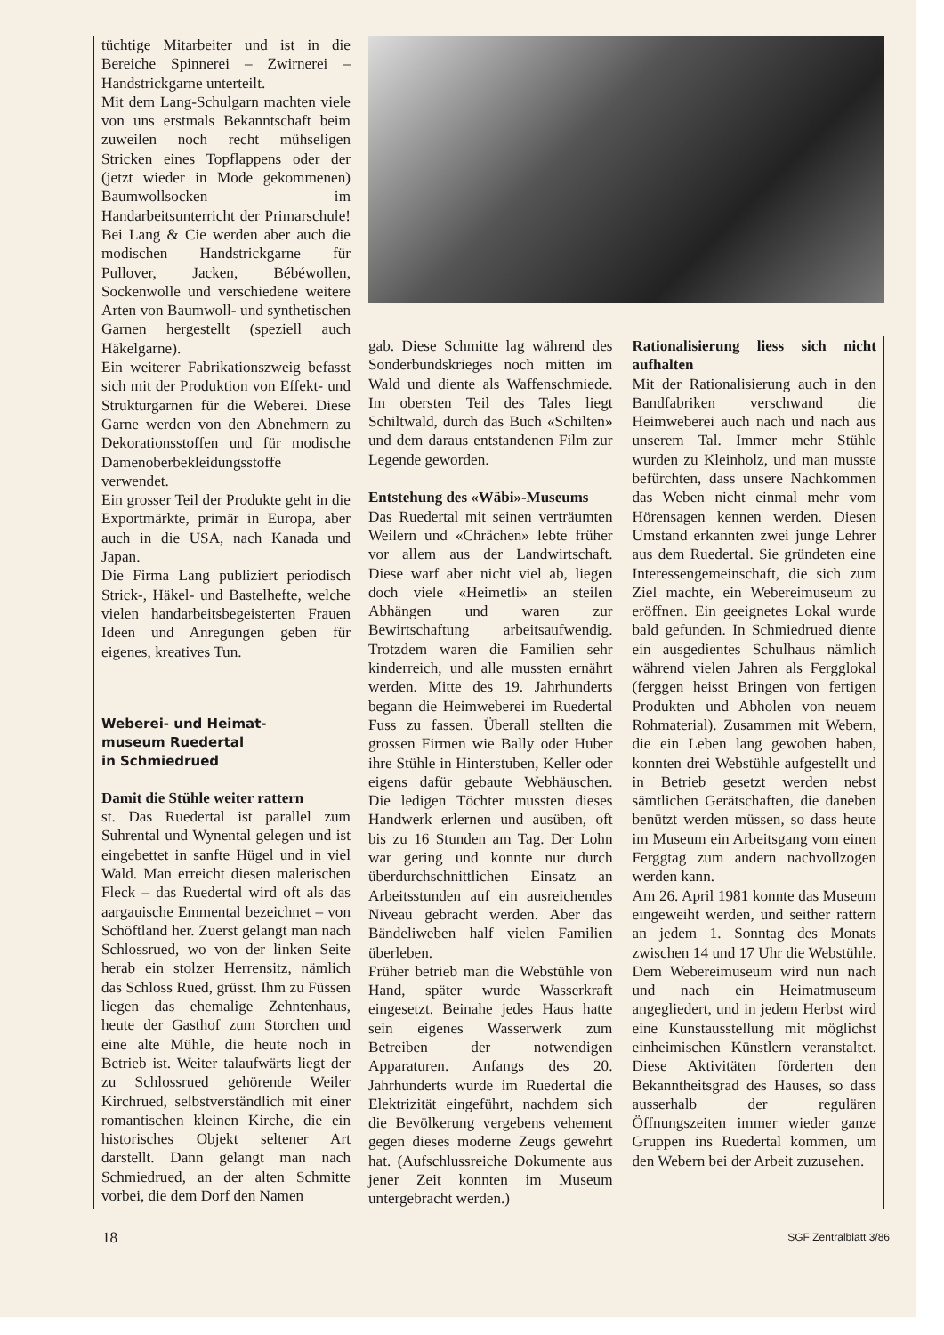tüchtige Mitarbeiter und ist in die Bereiche Spinnerei – Zwirnerei – Handstrickgarne unterteilt.
Mit dem Lang-Schulgarn machten viele von uns erstmals Bekanntschaft beim zuweilen noch recht mühseligen Stricken eines Topflappens oder der (jetzt wieder in Mode gekommenen) Baumwollsocken im Handarbeitsunterricht der Primarschule! Bei Lang & Cie werden aber auch die modischen Handstrickgarne für Pullover, Jacken, Bébéwollen, Sockenwolle und verschiedene weitere Arten von Baumwoll- und synthetischen Garnen hergestellt (speziell auch Häkelgarne).
Ein weiterer Fabrikationszweig befasst sich mit der Produktion von Effekt- und Strukturgarnen für die Weberei. Diese Garne werden von den Abnehmern zu Dekorationsstoffen und für modische Damenoberbekleidungsstoffe verwendet.
Ein grosser Teil der Produkte geht in die Exportmärkte, primär in Europa, aber auch in die USA, nach Kanada und Japan.
Die Firma Lang publiziert periodisch Strick-, Häkel- und Bastelhefte, welche vielen handarbeitsbegeisterten Frauen Ideen und Anregungen geben für eigenes, kreatives Tun.
Weberei- und Heimat-
museum Ruedertal
in Schmiedrued
Damit die Stühle weiter rattern
st. Das Ruedertal ist parallel zum Suhrental und Wynental gelegen und ist eingebettet in sanfte Hügel und in viel Wald. Man erreicht diesen malerischen Fleck – das Ruedertal wird oft als das aargauische Emmental bezeichnet – von Schöftland her. Zuerst gelangt man nach Schlossrued, wo von der linken Seite herab ein stolzer Herrensitz, nämlich das Schloss Rued, grüsst. Ihm zu Füssen liegen das ehemalige Zehntenhaus, heute der Gasthof zum Storchen und eine alte Mühle, die heute noch in Betrieb ist. Weiter talaufwärts liegt der zu Schlossrued gehörende Weiler Kirchrued, selbstverständlich mit einer romantischen kleinen Kirche, die ein historisches Objekt seltener Art darstellt. Dann gelangt man nach Schmiedrued, an der alten Schmitte vorbei, die dem Dorf den Namen
gab. Diese Schmitte lag während des Sonderbundskrieges noch mitten im Wald und diente als Waffenschmiede. Im obersten Teil des Tales liegt Schiltwald, durch das Buch «Schilten» und dem daraus entstandenen Film zur Legende geworden.
Entstehung des «Wäbi»-Museums
Das Ruedertal mit seinen verträumten Weilern und «Chrächen» lebte früher vor allem aus der Landwirtschaft. Diese warf aber nicht viel ab, liegen doch viele «Heimetli» an steilen Abhängen und waren zur Bewirtschaftung arbeitsaufwendig. Trotzdem waren die Familien sehr kinderreich, und alle mussten ernährt werden. Mitte des 19. Jahrhunderts begann die Heimweberei im Ruedertal Fuss zu fassen. Überall stellten die grossen Firmen wie Bally oder Huber ihre Stühle in Hinterstuben, Keller oder eigens dafür gebaute Webhäuschen. Die ledigen Töchter mussten dieses Handwerk erlernen und ausüben, oft bis zu 16 Stunden am Tag. Der Lohn war gering und konnte nur durch überdurchschnittlichen Einsatz an Arbeitsstunden auf ein ausreichendes Niveau gebracht werden. Aber das Bändeliweben half vielen Familien überleben.
Früher betrieb man die Webstühle von Hand, später wurde Wasserkraft eingesetzt. Beinahe jedes Haus hatte sein eigenes Wasserwerk zum Betreiben der notwendigen Apparaturen. Anfangs des 20. Jahrhunderts wurde im Ruedertal die Elektrizität eingeführt, nachdem sich die Bevölkerung vergebens vehement gegen dieses moderne Zeugs gewehrt hat. (Aufschlussreiche Dokumente aus jener Zeit konnten im Museum untergebracht werden.)
Rationalisierung liess sich nicht aufhalten
Mit der Rationalisierung auch in den Bandfabriken verschwand die Heimweberei auch nach und nach aus unserem Tal. Immer mehr Stühle wurden zu Kleinholz, und man musste befürchten, dass unsere Nachkommen das Weben nicht einmal mehr vom Hörensagen kennen werden. Diesen Umstand erkannten zwei junge Lehrer aus dem Ruedertal. Sie gründeten eine Interessengemeinschaft, die sich zum Ziel machte, ein Webereimuseum zu eröffnen. Ein geeignetes Lokal wurde bald gefunden. In Schmiedrued diente ein ausgedientes Schulhaus nämlich während vielen Jahren als Fergglokal (ferggen heisst Bringen von fertigen Produkten und Abholen von neuem Rohmaterial). Zusammen mit Webern, die ein Leben lang gewoben haben, konnten drei Webstühle aufgestellt und in Betrieb gesetzt werden nebst sämtlichen Gerätschaften, die daneben benützt werden müssen, so dass heute im Museum ein Arbeitsgang vom einen Ferggtag zum andern nachvollzogen werden kann.
Am 26. April 1981 konnte das Museum eingeweiht werden, und seither rattern an jedem 1. Sonntag des Monats zwischen 14 und 17 Uhr die Webstühle. Dem Webereimuseum wird nun nach und nach ein Heimatmuseum angegliedert, und in jedem Herbst wird eine Kunstausstellung mit möglichst einheimischen Künstlern veranstaltet. Diese Aktivitäten förderten den Bekanntheitsgrad des Hauses, so dass ausserhalb der regulären Öffnungszeiten immer wieder ganze Gruppen ins Ruedertal kommen, um den Webern bei der Arbeit zuzusehen.
18 SGF Zentralblatt 3/86